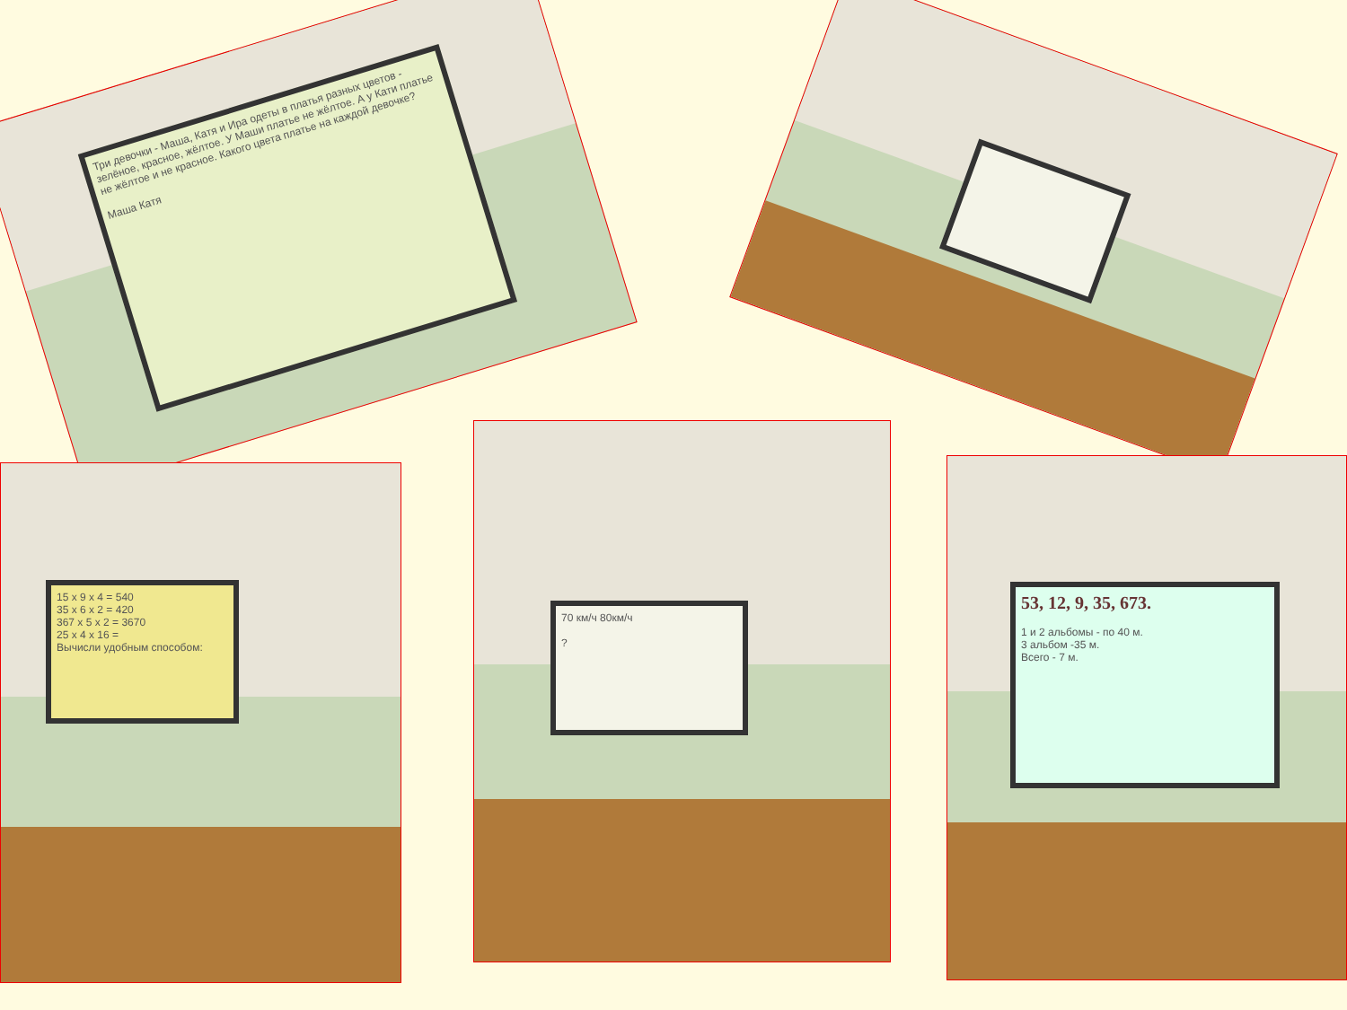Три девочки - Маша, Катя и Ира одеты в платья разных цветов - зелёное, красное, жёлтое. У Маши платье не жёлтое. А у Кати платье не жёлтое и не красное. Какого цвета платье на каждой девочке?
Маша Катя
15 x 9 x 4 = 540
35 x 6 x 2 = 420
367 x 5 x 2 = 3670
25 x 4 x 16 =
Вычисли удобным способом:
70 км/ч 80км/ч
?
53, 12, 9, 35, 673.
1 и 2 альбомы - по 40 м.
3 альбом -35 м.
Всего - 7 м.